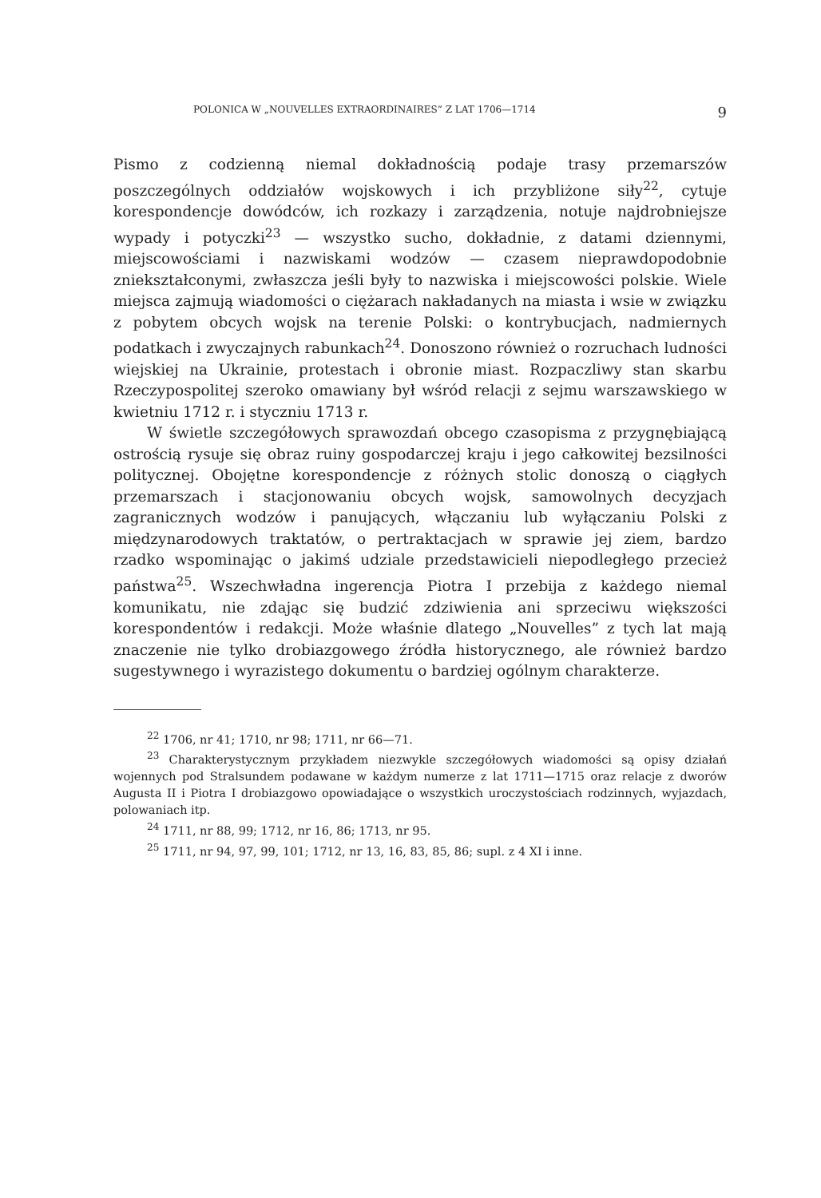POLONICA W „NOUVELLES EXTRAORDINAIRES” Z LAT 1706—1714 9
Pismo z codzienną niemal dokładnością podaje trasy przemarszów poszczególnych oddziałów wojskowych i ich przybliżone siły<sup>22</sup>, cytuje korespondencje dowódców, ich rozkazy i zarządzenia, notuje najdrobniejsze wypady i potyczki<sup>23</sup> — wszystko sucho, dokładnie, z datami dziennymi, miejscowościami i nazwiskami wodzów — czasem nieprawdopodobnie zniekształconymi, zwłaszcza jeśli były to nazwiska i miejscowości polskie. Wiele miejsca zajmują wiadomości o ciężarach nakładanych na miasta i wsie w związku z pobytem obcych wojsk na terenie Polski: o kontrybucjach, nadmiernych podatkach i zwyczajnych rabunkach<sup>24</sup>. Donoszono również o rozruchach ludności wiejskiej na Ukrainie, protestach i obronie miast. Rozpaczliwy stan skarbu Rzeczypospolitej szeroko omawiany był wśród relacji z sejmu warszawskiego w kwietniu 1712 r. i styczniu 1713 r.
W świetle szczegółowych sprawozdań obcego czasopisma z przygnębiającą ostrością rysuje się obraz ruiny gospodarczej kraju i jego całkowitej bezsilności politycznej. Obojętne korespondencje z różnych stolic donoszą o ciągłych przemarszach i stacjonowaniu obcych wojsk, samowolnych decyzjach zagranicznych wodzów i panujących, włączaniu lub wyłączaniu Polski z międzynarodowych traktatów, o pertraktacjach w sprawie jej ziem, bardzo rzadko wspominając o jakimś udziale przedstawicieli niepodległego przecież państwa<sup>25</sup>. Wszechwładna ingerencja Piotra I przebija z każdego niemal komunikatu, nie zdając się budzić zdziwienia ani sprzeciwu większości korespondentów i redakcji. Może właśnie dlatego „Nouvelles” z tych lat mają znaczenie nie tylko drobiazgowego źródła historycznego, ale również bardzo sugestywnego i wyrazistego dokumentu o bardziej ogólnym charakterze.
<sup>22</sup> 1706, nr 41; 1710, nr 98; 1711, nr 66—71.
<sup>23</sup> Charakterystycznym przykładem niezwykle szczegółowych wiadomości są opisy działań wojennych pod Stralsundem podawane w każdym numerze z lat 1711—1715 oraz relacje z dworów Augusta II i Piotra I drobiazgowo opowiadające o wszystkich uroczystościach rodzinnych, wyjazdach, polowaniach itp.
<sup>24</sup> 1711, nr 88, 99; 1712, nr 16, 86; 1713, nr 95.
<sup>25</sup> 1711, nr 94, 97, 99, 101; 1712, nr 13, 16, 83, 85, 86; supl. z 4 XI i inne.